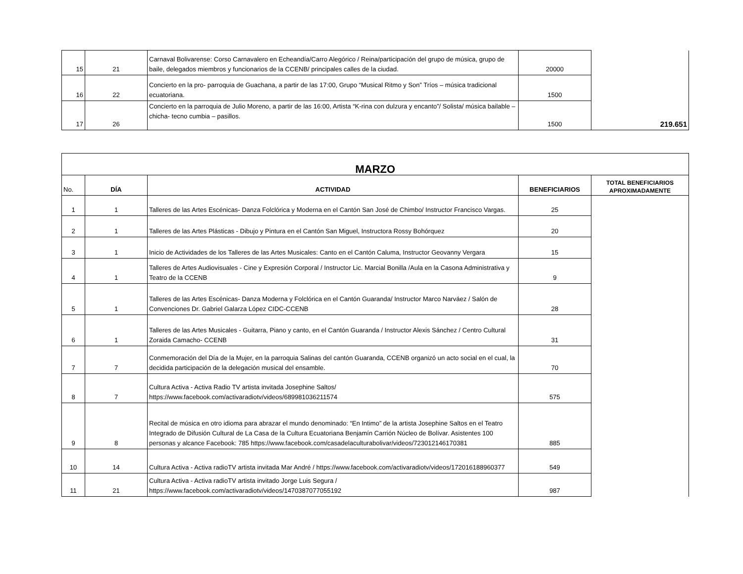| 15 | 21 | Carnaval Bolivarense: Corso Carnavalero en Echeandía/Carro Alegórico / Reina/participación del grupo de música, grupo de baile, delegados miembros y funcionarios de la CCENB/ principales calles de la ciudad. | 20000 | 219.651 |
| 16 | 22 | Concierto en la pro- parroquia de Guachana, a partir de las 17:00, Grupo “Musical Ritmo y Son” Tríos – música tradicional ecuatoriana. | 1500 | |
| 17 | 26 | Concierto en la parroquia de Julio Moreno, a partir de las 16:00, Artista “K-rina con dulzura y encanto”/ Solista/ música bailable – chicha- tecno cumbia – pasillos. | 1500 | |
| MARZO | | | | |
| --- | --- | --- | --- | --- |
| No. | DÍA | ACTIVIDAD | BENEFICIARIOS | TOTAL BENEFICIARIOS APROXIMADAMENTE |
| 1 | 1 | Talleres de las Artes Escénicas- Danza Folclórica y Moderna en el Cantón San José de Chimbo/ Instructor Francisco Vargas. | 25 | |
| 2 | 1 | Talleres de las Artes Plásticas - Dibujo y Pintura en el Cantón San Miguel, Instructora Rossy Bohórquez | 20 | |
| 3 | 1 | Inicio de Actividades de los Talleres de las Artes Musicales: Canto en el Cantón Caluma, Instructor Geovanny Vergara | 15 | |
| 4 | 1 | Talleres de Artes Audiovisuales - Cine y Expresión Corporal / Instructor Lic. Marcial Bonilla /Aula en la Casona Administrativa y Teatro de la CCENB | 9 | |
| 5 | 1 | Talleres de las Artes Escénicas- Danza Moderna y Folclórica en el Cantón Guaranda/ Instructor Marco Narváez / Salón de Convenciones Dr. Gabriel Galarza López CIDC-CCENB | 28 | |
| 6 | 1 | Talleres de las Artes Musicales - Guitarra, Piano y canto, en el Cantón Guaranda / Instructor Alexis Sánchez / Centro Cultural Zoraida Camacho- CCENB | 31 | |
| 7 | 7 | Conmemoración del Día de la Mujer, en la parroquia Salinas del cantón Guaranda, CCENB organizó un acto social en el cual, la decidida participación de la delegación musical del ensamble. | 70 | |
| 8 | 7 | Cultura Activa - Activa Radio TV artista invitada Josephine Saltos/ https://www.facebook.com/activaradiotv/videos/689981036211574 | 575 | |
| 9 | 8 | Recital de música en otro idioma para abrazar el mundo denominado: “En Intimo” de la artista Josephine Saltos en el Teatro Integrado de Difusión Cultural de La Casa de la Cultura Ecuatoriana Benjamín Carrión Núcleo de Bolívar. Asistentes 100 personas y alcance Facebook: 785 https://www.facebook.com/casadelaculturabolivar/videos/723012146170381 | 885 | |
| 10 | 14 | Cultura Activa - Activa radioTV artista invitada Mar André / https://www.facebook.com/activaradiotv/videos/172016188960377 | 549 | |
| 11 | 21 | Cultura Activa - Activa radioTV artista invitado Jorge Luis Segura / https://www.facebook.com/activaradiotv/videos/1470387077055192 | 987 | |